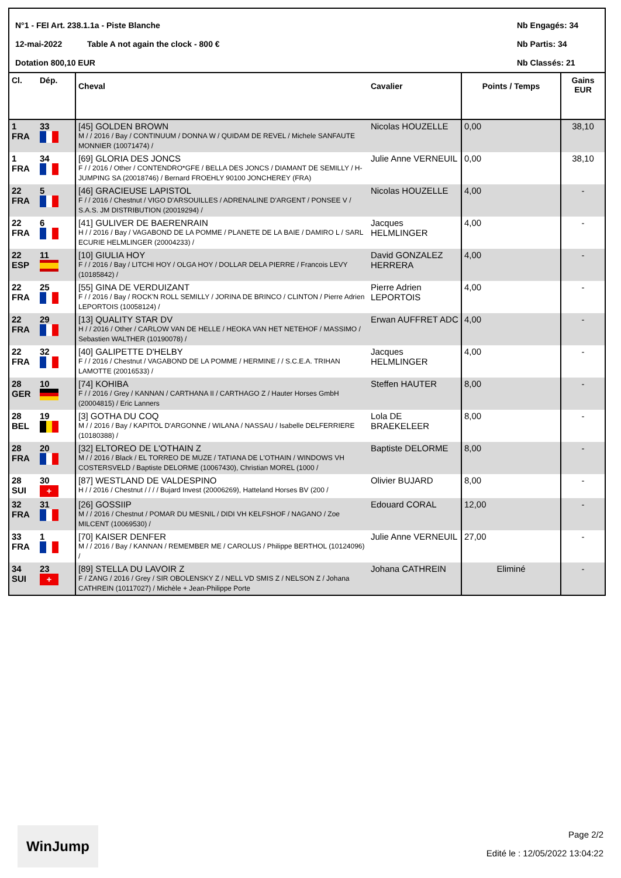N°1 - FEI Art. 238.1.1a - Piste Blanche
12-mai-2022 Table A not again the clock - 800 €
Dotation 800,10 EUR
Nb Engagés: 34
Nb Partis: 34
Nb Classés: 21
| Cl. | Dép. | Cheval | Cavalier | Points / Temps | Gains EUR |
| --- | --- | --- | --- | --- | --- |
| 1 FRA | 33 | [45] GOLDEN BROWN M / / 2016 / Bay / CONTINUUM / DONNA W / QUIDAM DE REVEL / Michele SANFAUTE MONNIER (10071474) / | Nicolas HOUZELLE | 0,00 | 38,10 |
| 1 FRA | 34 | [69] GLORIA DES JONCS F / / 2016 / Other / CONTENDRO*GFE / BELLA DES JONCS / DIAMANT DE SEMILLY / H-JUMPING SA (20018746) / Bernard FROEHLY 90100 JONCHEREY (FRA) | Julie Anne VERNEUIL | 0,00 | 38,10 |
| 22 FRA | 5 | [46] GRACIEUSE LAPISTOL F / / 2016 / Chestnut / VIGO D'ARSOUILLES / ADRENALINE D'ARGENT / PONSEE V / S.A.S. JM DISTRIBUTION (20019294) / | Nicolas HOUZELLE | 4,00 | - |
| 22 FRA | 6 | [41] GULIVER DE BAERENRAIN H / / 2016 / Bay / VAGABOND DE LA POMME / PLANETE DE LA BAIE / DAMIRO L / SARL ECURIE HELMLINGER (20004233) / | Jacques HELMLINGER | 4,00 | - |
| 22 ESP | 11 | [10] GIULIA HOY F / / 2016 / Bay / LITCHI HOY / OLGA HOY / DOLLAR DELA PIERRE / Francois LEVY (10185842) / | David GONZALEZ HERRERA | 4,00 | - |
| 22 FRA | 25 | [55] GINA DE VERDUIZANT F / / 2016 / Bay / ROCK'N ROLL SEMILLY / JORINA DE BRINCO / CLINTON / Pierre Adrien LEPORTOIS (10058124) / | Pierre Adrien LEPORTOIS | 4,00 | - |
| 22 FRA | 29 | [13] QUALITY STAR DV H / / 2016 / Other / CARLOW VAN DE HELLE / HEOKA VAN HET NETEHOF / MASSIMO / Sebastien WALTHER (10190078) / | Erwan AUFFRET ADC | 4,00 | - |
| 22 FRA | 32 | [40] GALIPETTE D'HELBY F / / 2016 / Chestnut / VAGABOND DE LA POMME / HERMINE / / S.C.E.A. TRIHAN LAMOTTE (20016533) / | Jacques HELMLINGER | 4,00 | - |
| 28 GER | 10 | [74] KOHIBA F / / 2016 / Grey / KANNAN / CARTHANA II / CARTHAGO Z / Hauter Horses GmbH (20004815) / Eric Lanners | Steffen HAUTER | 8,00 | - |
| 28 BEL | 19 | [3] GOTHA DU COQ M / / 2016 / Bay / KAPITOL D'ARGONNE / WILANA / NASSAU / Isabelle DELFERRIERE (10180388) / | Lola DE BRAEKELEER | 8,00 | - |
| 28 FRA | 20 | [32] ELTOREO DE L'OTHAIN Z M / / 2016 / Black / EL TORREO DE MUZE / TATIANA DE L'OTHAIN / WINDOWS VH COSTERSVELD / Baptiste DELORME (10067430), Christian MOREL (1000 / | Baptiste DELORME | 8,00 | - |
| 28 SUI | 30 + | [87] WESTLAND DE VALDESPINO H / / 2016 / Chestnut / / / / Bujard Invest (20006269), Hatteland Horses BV (200 / | Olivier BUJARD | 8,00 | - |
| 32 FRA | 31 | [26] GOSSIIP M / / 2016 / Chestnut / POMAR DU MESNIL / DIDI VH KELFSHOF / NAGANO / Zoe MILCENT (10069530) / | Edouard CORAL | 12,00 | - |
| 33 FRA | 1 | [70] KAISER DENFER M / / 2016 / Bay / KANNAN / REMEMBER ME / CAROLUS / Philippe BERTHOL (10124096) / | Julie Anne VERNEUIL | 27,00 | - |
| 34 SUI | 23 + | [89] STELLA DU LAVOIR Z F / ZANG / 2016 / Grey / SIR OBOLENSKY Z / NELL VD SMIS Z / NELSON Z / Johana CATHREIN (10117027) / Michèle + Jean-Philippe Porte | Johana CATHREIN | Eliminé | - |
WinJump
Page 2/2
Edité le : 12/05/2022 13:04:22